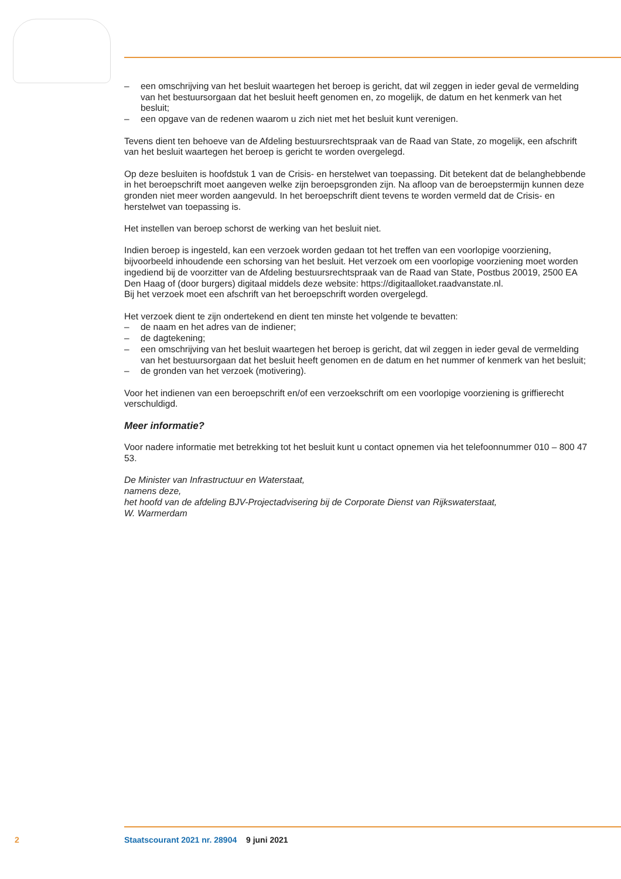– een omschrijving van het besluit waartegen het beroep is gericht, dat wil zeggen in ieder geval de vermelding van het bestuursorgaan dat het besluit heeft genomen en, zo mogelijk, de datum en het kenmerk van het besluit;
– een opgave van de redenen waarom u zich niet met het besluit kunt verenigen.
Tevens dient ten behoeve van de Afdeling bestuursrechtspraak van de Raad van State, zo mogelijk, een afschrift van het besluit waartegen het beroep is gericht te worden overgelegd.
Op deze besluiten is hoofdstuk 1 van de Crisis- en herstelwet van toepassing. Dit betekent dat de belanghebbende in het beroepschrift moet aangeven welke zijn beroepsgronden zijn. Na afloop van de beroepstermijn kunnen deze gronden niet meer worden aangevuld. In het beroepschrift dient tevens te worden vermeld dat de Crisis- en herstelwet van toepassing is.
Het instellen van beroep schorst de werking van het besluit niet.
Indien beroep is ingesteld, kan een verzoek worden gedaan tot het treffen van een voorlopige voorziening, bijvoorbeeld inhoudende een schorsing van het besluit. Het verzoek om een voorlopige voorziening moet worden ingediend bij de voorzitter van de Afdeling bestuursrechtspraak van de Raad van State, Postbus 20019, 2500 EA Den Haag of (door burgers) digitaal middels deze website: https://digitaalloket.raadvanstate.nl.
Bij het verzoek moet een afschrift van het beroepschrift worden overgelegd.
Het verzoek dient te zijn ondertekend en dient ten minste het volgende te bevatten:
– de naam en het adres van de indiener;
– de dagtekening;
– een omschrijving van het besluit waartegen het beroep is gericht, dat wil zeggen in ieder geval de vermelding van het bestuursorgaan dat het besluit heeft genomen en de datum en het nummer of kenmerk van het besluit;
– de gronden van het verzoek (motivering).
Voor het indienen van een beroepschrift en/of een verzoekschrift om een voorlopige voorziening is griffierecht verschuldigd.
Meer informatie?
Voor nadere informatie met betrekking tot het besluit kunt u contact opnemen via het telefoonnummer 010 – 800 47 53.
De Minister van Infrastructuur en Waterstaat,
namens deze,
het hoofd van de afdeling BJV-Projectadvisering bij de Corporate Dienst van Rijkswaterstaat,
W. Warmerdam
2 Staatscourant 2021 nr. 28904 9 juni 2021